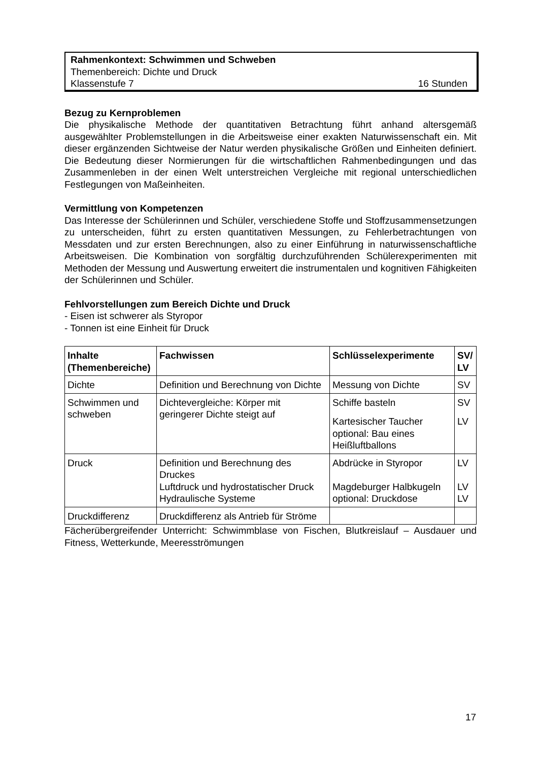Rahmenkontext: Schwimmen und Schweben
Themenbereich: Dichte und Druck
Klassenstufe 7 16 Stunden
Bezug zu Kernproblemen
Die physikalische Methode der quantitativen Betrachtung führt anhand altersgemäß ausgewählter Problemstellungen in die Arbeitsweise einer exakten Naturwissenschaft ein. Mit dieser ergänzenden Sichtweise der Natur werden physikalische Größen und Einheiten definiert. Die Bedeutung dieser Normierungen für die wirtschaftlichen Rahmenbedingungen und das Zusammenleben in der einen Welt unterstreichen Vergleiche mit regional unterschiedlichen Festlegungen von Maßeinheiten.
Vermittlung von Kompetenzen
Das Interesse der Schülerinnen und Schüler, verschiedene Stoffe und Stoffzusammensetzungen zu unterscheiden, führt zu ersten quantitativen Messungen, zu Fehlerbetrachtungen von Messdaten und zur ersten Berechnungen, also zu einer Einführung in naturwissenschaftliche Arbeitsweisen. Die Kombination von sorgfältig durchzuführenden Schülerexperimenten mit Methoden der Messung und Auswertung erweitert die instrumentalen und kognitiven Fähigkeiten der Schülerinnen und Schüler.
Fehlvorstellungen zum Bereich Dichte und Druck
- Eisen ist schwerer als Styropor
- Tonnen ist eine Einheit für Druck
| Inhalte (Themenbereiche) | Fachwissen | Schlüsselexperimente | SV/ LV |
| --- | --- | --- | --- |
| Dichte | Definition und Berechnung von Dichte | Messung von Dichte | SV |
| Schwimmen und schweben | Dichtevergleiche: Körper mit geringerer Dichte steigt auf | Schiffe basteln Kartesischer Taucher optional: Bau eines Heißluftballons | SV LV |
| Druck | Definition und Berechnung des Druckes Luftdruck und hydrostatischer Druck Hydraulische Systeme | Abdrücke in Styropor Magdeburger Halbkugeln optional: Druckdose | LV LV LV |
| Druckdifferenz | Druckdifferenz als Antrieb für Ströme | | |
Fächerübergreifender Unterricht: Schwimmblase von Fischen, Blutkreislauf – Ausdauer und Fitness, Wetterkunde, Meeresströmungen
17